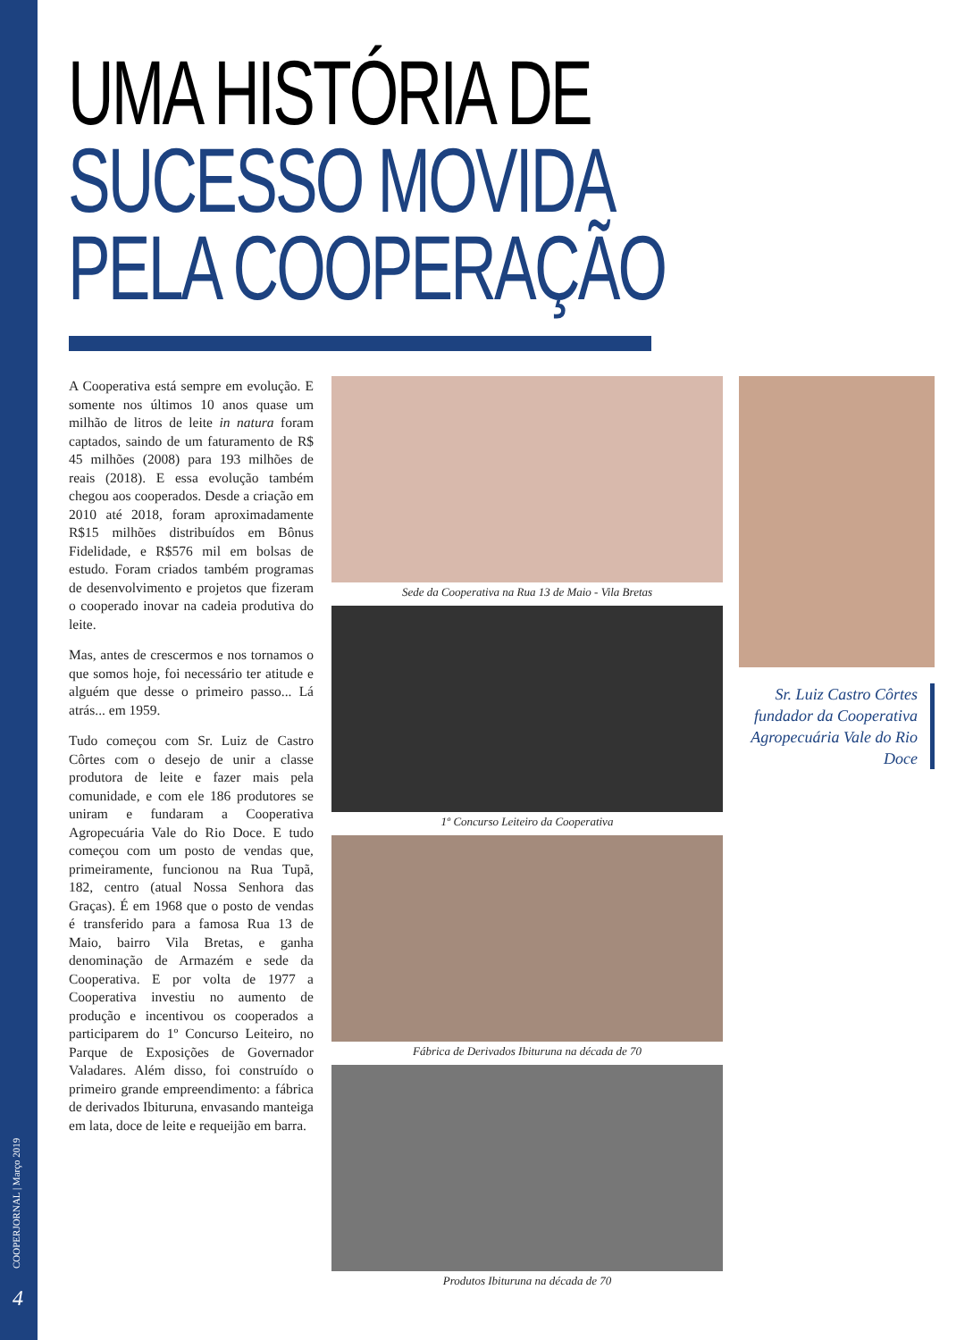COOPERJORNAL | Março 2019
4
UMA HISTÓRIA DE
SUCESSO MOVIDA
PELA COOPERAÇÃO
A Cooperativa está sempre em evolução. E somente nos últimos 10 anos quase um milhão de litros de leite in natura foram captados, saindo de um faturamento de R$ 45 milhões (2008) para 193 milhões de reais (2018). E essa evolução também chegou aos cooperados. Desde a criação em 2010 até 2018, foram aproximadamente R$15 milhões distribuídos em Bônus Fidelidade, e R$576 mil em bolsas de estudo. Foram criados também programas de desenvolvimento e projetos que fizeram o cooperado inovar na cadeia produtiva do leite.
Mas, antes de crescermos e nos tornamos o que somos hoje, foi necessário ter atitude e alguém que desse o primeiro passo... Lá atrás... em 1959.
Tudo começou com Sr. Luiz de Castro Côrtes com o desejo de unir a classe produtora de leite e fazer mais pela comunidade, e com ele 186 produtores se uniram e fundaram a Cooperativa Agropecuária Vale do Rio Doce. E tudo começou com um posto de vendas que, primeiramente, funcionou na Rua Tupã, 182, centro (atual Nossa Senhora das Graças). É em 1968 que o posto de vendas é transferido para a famosa Rua 13 de Maio, bairro Vila Bretas, e ganha denominação de Armazém e sede da Cooperativa. E por volta de 1977 a Cooperativa investiu no aumento de produção e incentivou os cooperados a participarem do 1º Concurso Leiteiro, no Parque de Exposições de Governador Valadares. Além disso, foi construído o primeiro grande empreendimento: a fábrica de derivados Ibituruna, envasando manteiga em lata, doce de leite e requeijão em barra.
Sede da Cooperativa na Rua 13 de Maio - Vila Bretas
1º Concurso Leiteiro da Cooperativa
Fábrica de Derivados Ibituruna na década de 70
Produtos Ibituruna na década de 70
Sr. Luiz Castro Côrtes fundador da Cooperativa Agropecuária Vale do Rio Doce